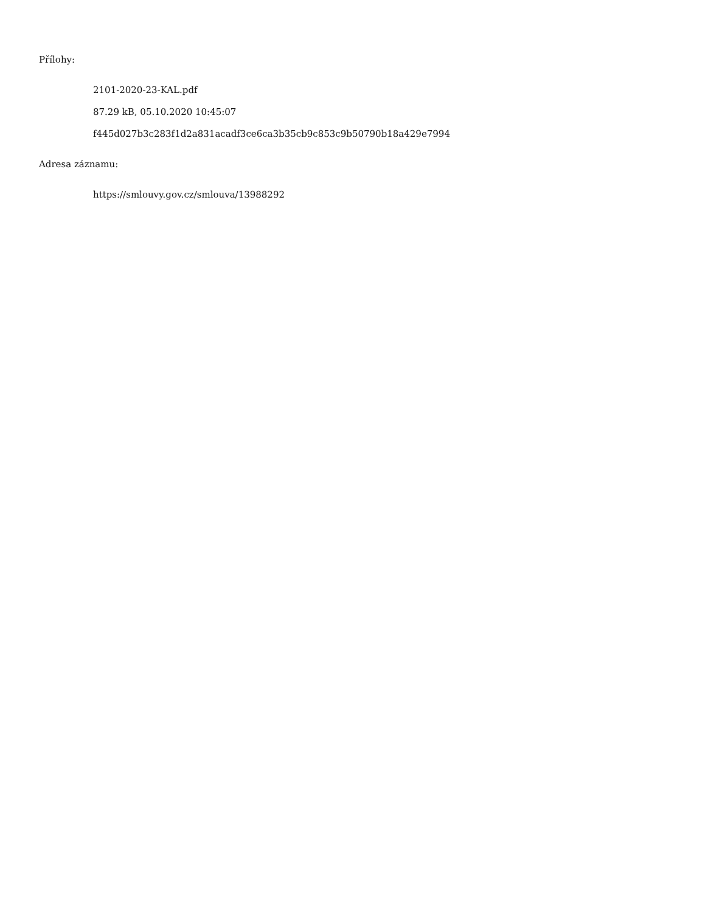Přílohy:
2101-2020-23-KAL.pdf
87.29 kB, 05.10.2020 10:45:07
f445d027b3c283f1d2a831acadf3ce6ca3b35cb9c853c9b50790b18a429e7994
Adresa záznamu:
https://smlouvy.gov.cz/smlouva/13988292